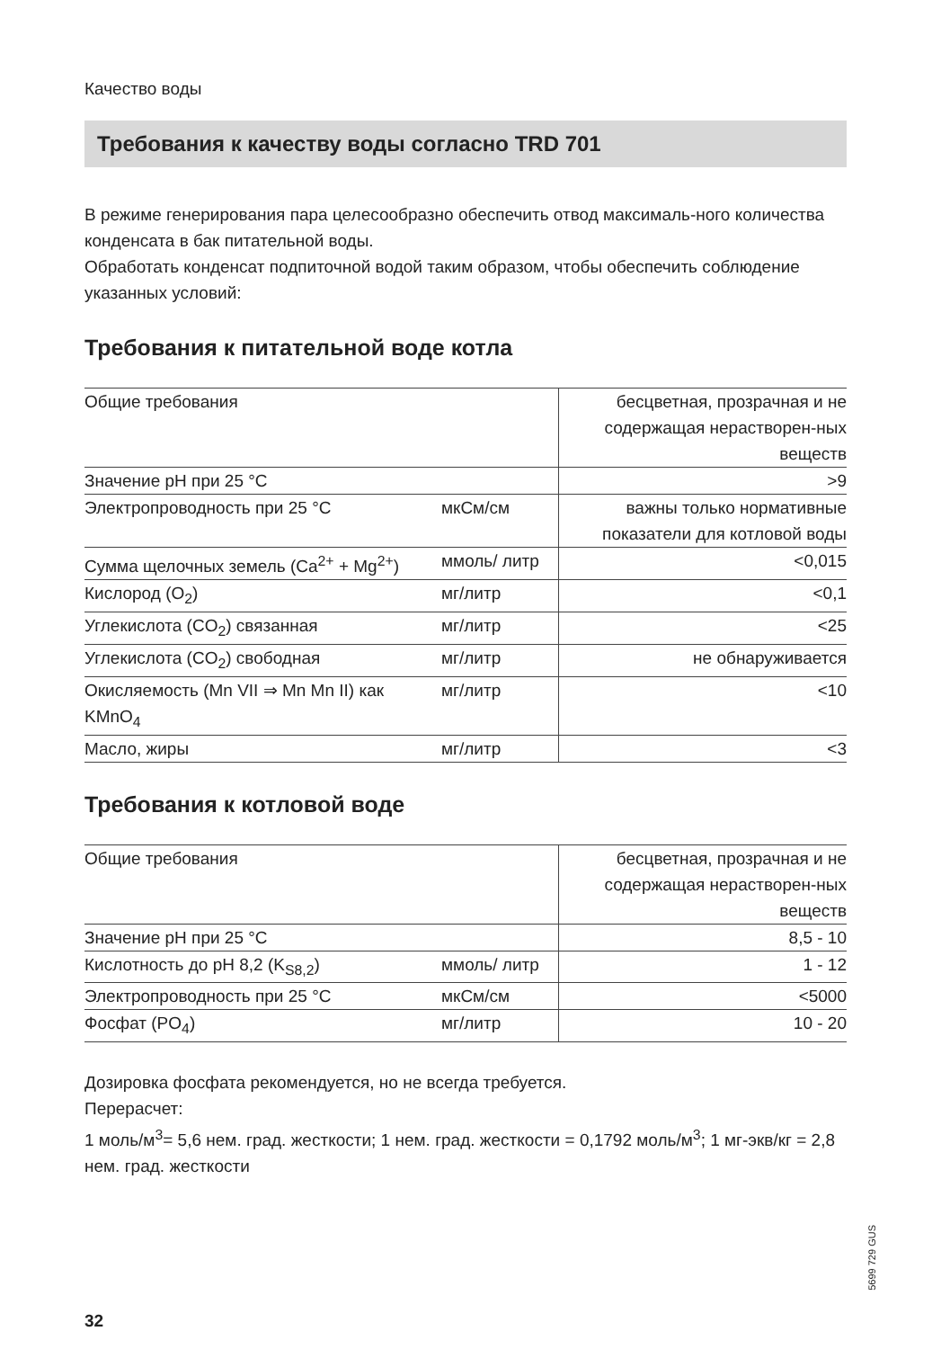Качество воды
Требования к качеству воды согласно TRD 701
В режиме генерирования пара целесообразно обеспечить отвод максималь-ного количества конденсата в бак питательной воды.
Обработать конденсат подпиточной водой таким образом, чтобы обеспечить соблюдение указанных условий:
Требования к питательной воде котла
| Общие требования | | бесцветная, прозрачная и не содержащая нерастворен-ных веществ |
| Значение pH при 25 °C | | >9 |
| Электропроводность при 25 °C | мкСм/см | важны только нормативные показатели для котловой воды |
| Сумма щелочных земель (Ca<sup>2+</sup> + Mg<sup>2+</sup>) | ммоль/ литр | <0,015 |
| Кислород (O<sub>2</sub>) | мг/литр | <0,1 |
| Углекислота (CO<sub>2</sub>) связанная | мг/литр | <25 |
| Углекислота (CO<sub>2</sub>) свободная | мг/литр | не обнаруживается |
| Окисляемость (Mn VII ⇒ Mn Mn II) как KMnO<sub>4</sub> | мг/литр | <10 |
| Масло, жиры | мг/литр | <3 |
Требования к котловой воде
| Общие требования | | бесцветная, прозрачная и не содержащая нерастворен-ных веществ |
| Значение pH при 25 °C | | 8,5 - 10 |
| Кислотность до pH 8,2 (K<sub>S8,2</sub>) | ммоль/ литр | 1 - 12 |
| Электропроводность при 25 °C | мкСм/см | <5000 |
| Фосфат (PO<sub>4</sub>) | мг/литр | 10 - 20 |
Дозировка фосфата рекомендуется, но не всегда требуется.
Перерасчет:
1 моль/м<sup>3</sup>= 5,6 нем. град. жесткости; 1 нем. град. жесткости = 0,1792 моль/м<sup>3</sup>; 1 мг-экв/кг = 2,8 нем. град. жесткости
5699 729 GUS
32